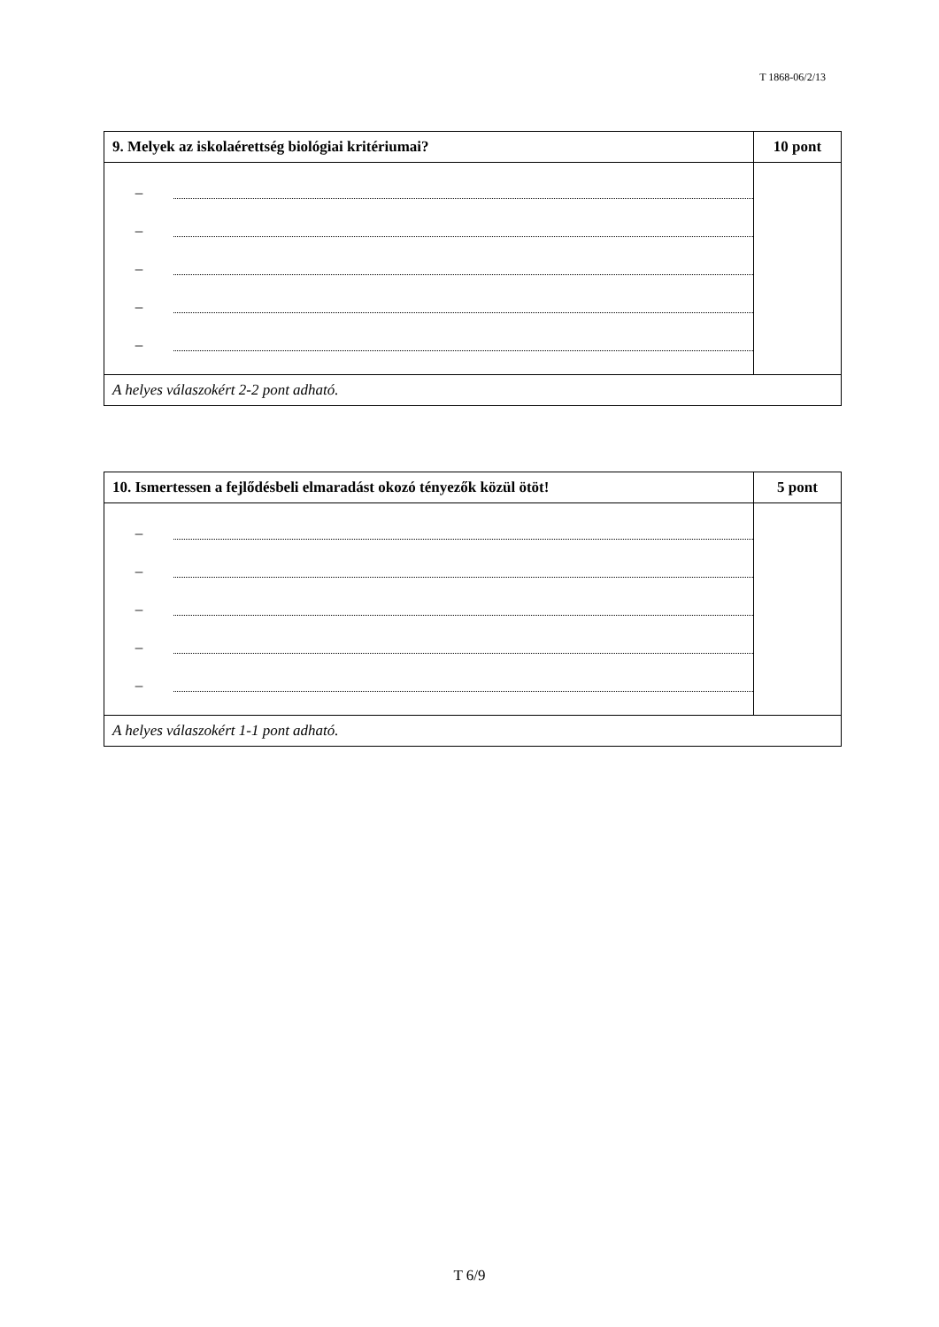T 1868-06/2/13
| 9. Melyek az iskolaérettség biológiai kritériumai? | 10 pont |
| – – – – – | |
| A helyes válaszokért 2-2 pont adható. | |
| 10. Ismertessen a fejlődésbeli elmaradást okozó tényezők közül ötöt! | 5 pont |
| – – – – – | |
| A helyes válaszokért 1-1 pont adható. | |
T 6/9